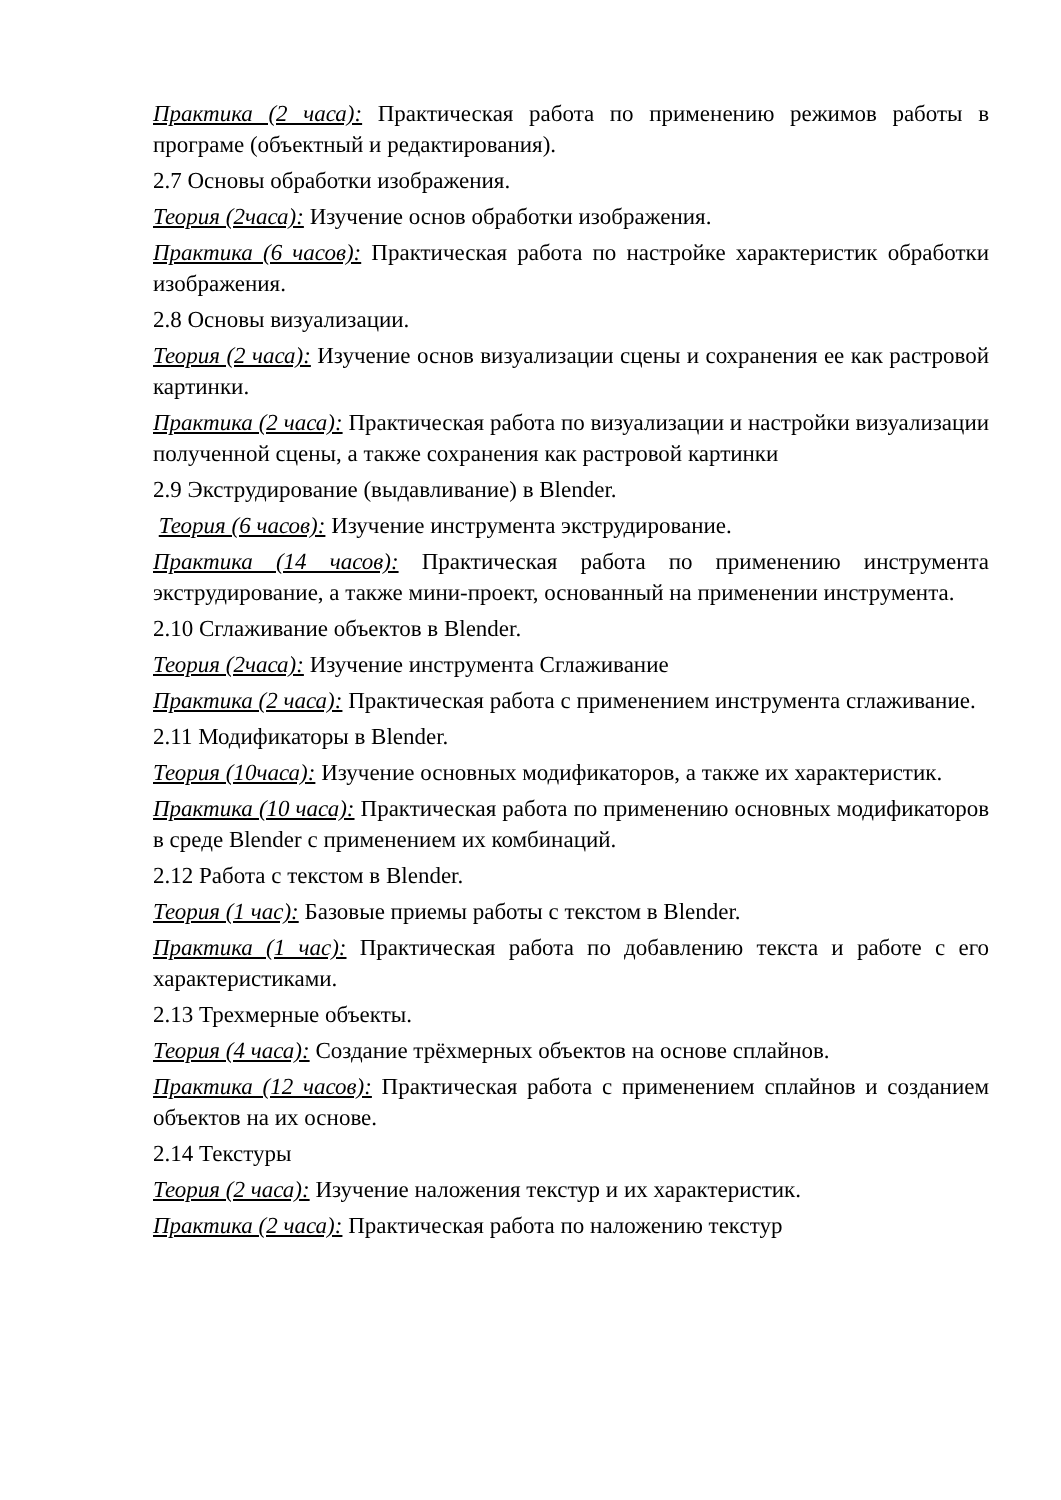Практика (2 часа): Практическая работа по применению режимов работы в програме (объектный и редактирования).
2.7 Основы обработки изображения.
Теория (2часа): Изучение основ обработки изображения.
Практика (6 часов): Практическая работа по настройке характеристик обработки изображения.
2.8 Основы визуализации.
Теория (2 часа): Изучение основ визуализации сцены и сохранения ее как растровой картинки.
Практика (2 часа): Практическая работа по визуализации и настройки визуализации полученной сцены, а также сохранения как растровой картинки
2.9 Экструдирование (выдавливание) в Blender.
Теория (6 часов): Изучение инструмента экструдирование.
Практика (14 часов): Практическая работа по применению инструмента экструдирование, а также мини-проект, основанный на применении инструмента.
2.10 Сглаживание объектов в Blender.
Теория (2часа): Изучение инструмента Сглаживание
Практика (2 часа): Практическая работа с применением инструмента сглаживание.
2.11 Модификаторы в Blender.
Теория (10часа): Изучение основных модификаторов, а также их характеристик.
Практика (10 часа): Практическая работа по применению основных модификаторов в среде Blender с применением их комбинаций.
2.12 Работа с текстом в Blender.
Теория (1 час): Базовые приемы работы с текстом в Blender.
Практика (1 час): Практическая работа по добавлению текста и работе с его характеристиками.
2.13 Трехмерные объекты.
Теория (4 часа): Создание трёхмерных объектов на основе сплайнов.
Практика (12 часов): Практическая работа с применением сплайнов и созданием объектов на их основе.
2.14 Текстуры
Теория (2 часа): Изучение наложения текстур и их характеристик.
Практика (2 часа): Практическая работа по наложению текстур